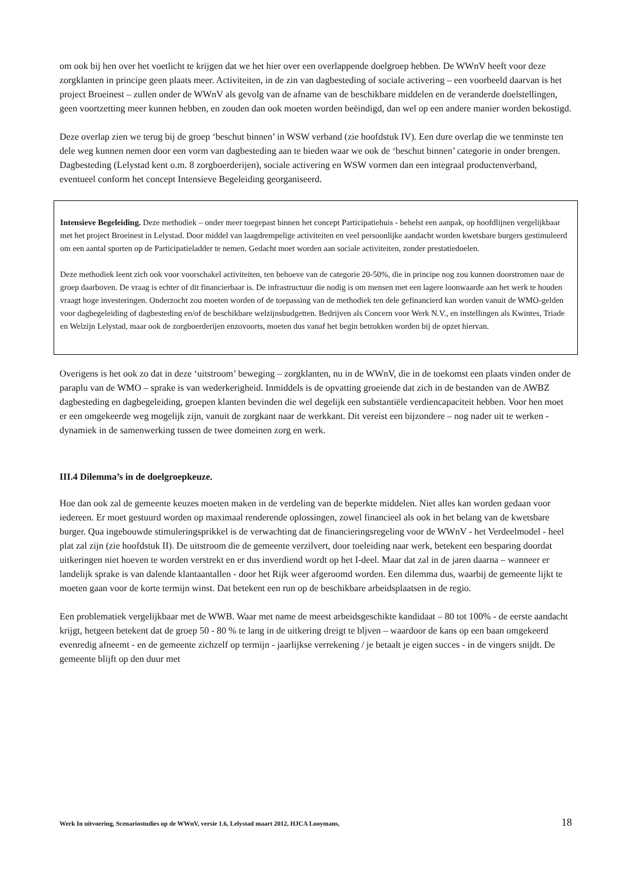om ook bij hen over het voetlicht te krijgen dat we het hier over een overlappende doelgroep hebben. De WWnV heeft voor deze zorgklanten in principe geen plaats meer. Activiteiten, in de zin van dagbesteding of sociale activering – een voorbeeld daarvan is het project Broeinest – zullen onder de WWnV als gevolg van de afname van de beschikbare middelen en de veranderde doelstellingen, geen voortzetting meer kunnen hebben, en zouden dan ook moeten worden beëindigd, dan wel op een andere manier worden bekostigd.
Deze overlap zien we terug bij de groep ‘beschut binnen’ in WSW verband (zie hoofdstuk IV). Een dure overlap die we tenminste ten dele weg kunnen nemen door een vorm van dagbesteding aan te bieden waar we ook de ‘beschut binnen’ categorie in onder brengen. Dagbesteding (Lelystad kent o.m. 8 zorgboerderijen), sociale activering en WSW vormen dan een integraal productenverband, eventueel conform het concept Intensieve Begeleiding georganiseerd.
Intensieve Begeleiding. Deze methodiek – onder meer toegepast binnen het concept Participatiehuis - behelst een aanpak, op hoofdlijnen vergelijkbaar met het project Broeinest in Lelystad. Door middel van laagdrempelige activiteiten en veel persoonlijke aandacht worden kwetsbare burgers gestimuleerd om een aantal sporten op de Participatieladder te nemen. Gedacht moet worden aan sociale activiteiten, zonder prestatiedoelen.
Deze methodiek leent zich ook voor voorschakel activiteiten, ten behoeve van de categorie 20-50%, die in principe nog zou kunnen doorstromen naar de groep daarboven. De vraag is echter of dit financierbaar is. De infrastructuur die nodig is om mensen met een lagere loonwaarde aan het werk te houden vraagt hoge investeringen. Onderzocht zou moeten worden of de toepassing van de methodiek ten dele gefinancierd kan worden vanuit de WMO-gelden voor dagbegeleiding of dagbesteding en/of de beschikbare welzijnsbudgetten. Bedrijven als Concern voor Werk N.V., en instellingen als Kwintes, Triade en Welzijn Lelystad, maar ook de zorgboerderijen enzovoorts, moeten dus vanaf het begin betrokken worden bij de opzet hiervan.
Overigens is het ook zo dat in deze ‘uitstroom’ beweging – zorgklanten, nu in de WWnV, die in de toekomst een plaats vinden onder de paraplu van de WMO – sprake is van wederkerigheid. Inmiddels is de opvatting groeiende dat zich in de bestanden van de AWBZ dagbesteding en dagbegeleiding, groepen klanten bevinden die wel degelijk een substantiële verdiencapaciteit hebben. Voor hen moet er een omgekeerde weg mogelijk zijn, vanuit de zorgkant naar de werkkant. Dit vereist een bijzondere – nog nader uit te werken - dynamiek in de samenwerking tussen de twee domeinen zorg en werk.
III.4 Dilemma’s in de doelgroepkeuze.
Hoe dan ook zal de gemeente keuzes moeten maken in de verdeling van de beperkte middelen. Niet alles kan worden gedaan voor iedereen. Er moet gestuurd worden op maximaal renderende oplossingen, zowel financieel als ook in het belang van de kwetsbare burger. Qua ingebouwde stimuleringsprikkel is de verwachting dat de financieringsregeling voor de WWnV - het Verdeelmodel - heel plat zal zijn (zie hoofdstuk II). De uitstroom die de gemeente verzilvert, door toeleiding naar werk, betekent een besparing doordat uitkeringen niet hoeven te worden verstrekt en er dus inverdiend wordt op het I-deel. Maar dat zal in de jaren daarna – wanneer er landelijk sprake is van dalende klantaantallen - door het Rijk weer afgeroomd worden. Een dilemma dus, waarbij de gemeente lijkt te moeten gaan voor de korte termijn winst. Dat betekent een run op de beschikbare arbeidsplaatsen in de regio.
Een problematiek vergelijkbaar met de WWB. Waar met name de meest arbeidsgeschikte kandidaat – 80 tot 100% - de eerste aandacht krijgt, hetgeen betekent dat de groep 50 - 80 % te lang in de uitkering dreigt te bljven – waardoor de kans op een baan omgekeerd evenredig afneemt - en de gemeente zichzelf op termijn - jaarlijkse verrekening / je betaalt je eigen succes - in de vingers snijdt. De gemeente blijft op den duur met
Werk In uitvoering, Scenariostudies op de WWnV, versie 1.6, Lelystad maart 2012, HJCA Looymans, 18